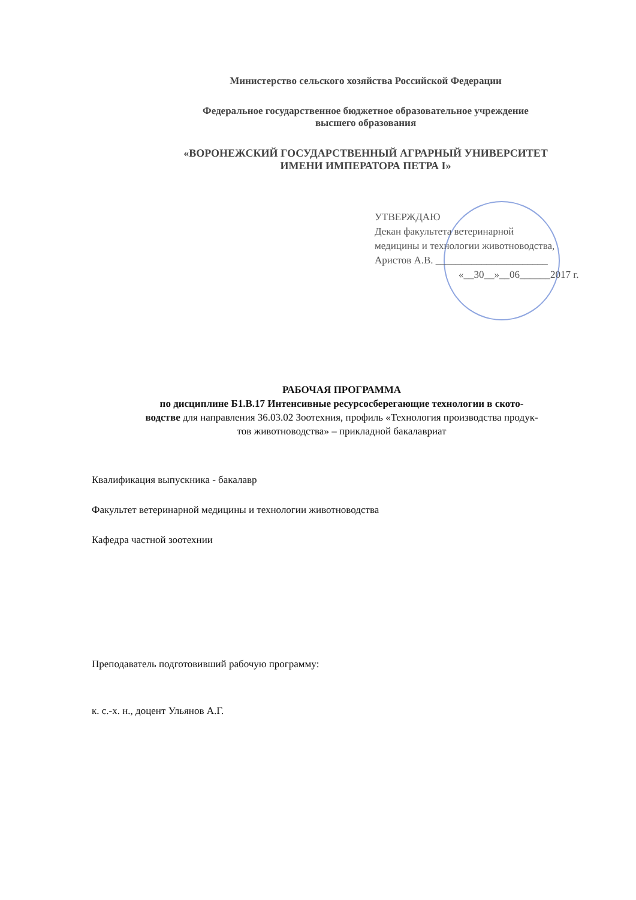Министерство сельского хозяйства Российской Федерации
Федеральное государственное бюджетное образовательное учреждение
высшего образования
«ВОРОНЕЖСКИЙ ГОСУДАРСТВЕННЫЙ АГРАРНЫЙ УНИВЕРСИТЕТ
ИМЕНИ ИМПЕРАТОРА ПЕТРА I»
УТВЕРЖДАЮ
Декан факультета ветеринарной
медицины и технологии животноводства,
Аристов А.В. ______________________
«__30__»__06______2017 г.
РАБОЧАЯ ПРОГРАММА
по дисциплине Б1.В.17 Интенсивные ресурсосберегающие технологии в ското-
водстве для направления 36.03.02 Зоотехния, профиль «Технология производства продук-
тов животноводства» – прикладной бакалавриат
Квалификация выпускника - бакалавр
Факультет ветеринарной медицины и технологии животноводства
Кафедра частной зоотехнии
Преподаватель подготовивший рабочую программу:
к. с.-х. н., доцент Ульянов А.Г.